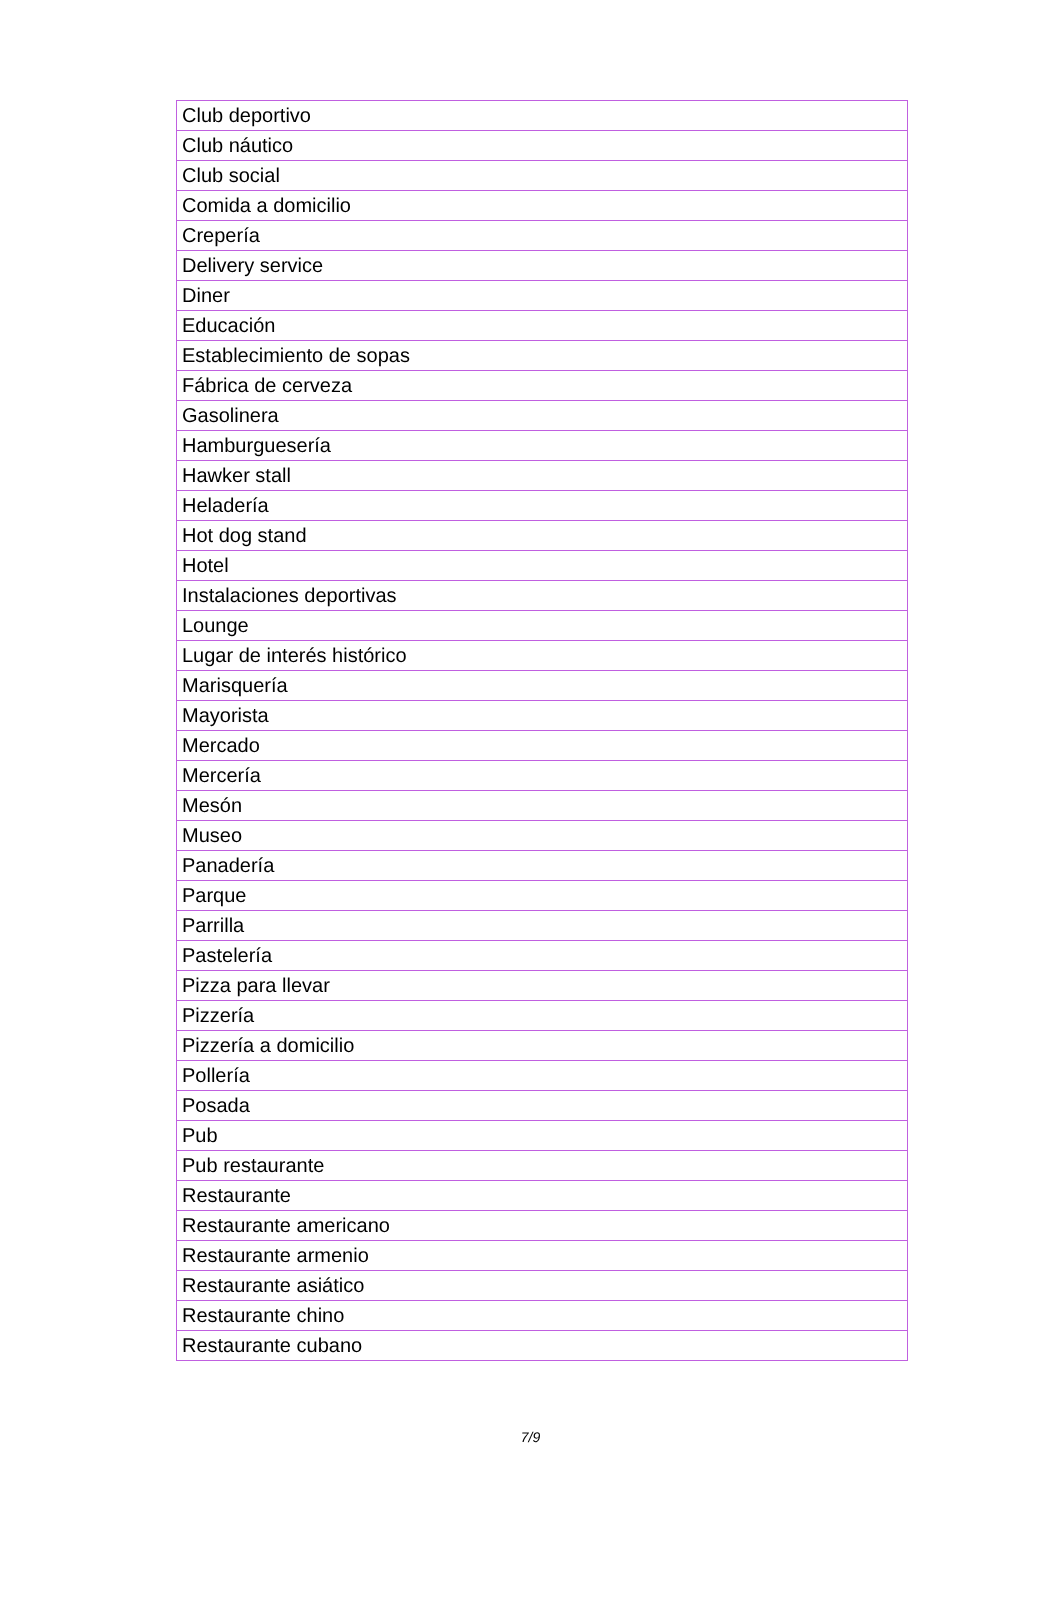| Club deportivo |
| Club náutico |
| Club social |
| Comida a domicilio |
| Crepería |
| Delivery service |
| Diner |
| Educación |
| Establecimiento de sopas |
| Fábrica de cerveza |
| Gasolinera |
| Hamburguesería |
| Hawker stall |
| Heladería |
| Hot dog stand |
| Hotel |
| Instalaciones deportivas |
| Lounge |
| Lugar de interés histórico |
| Marisquería |
| Mayorista |
| Mercado |
| Mercería |
| Mesón |
| Museo |
| Panadería |
| Parque |
| Parrilla |
| Pastelería |
| Pizza para llevar |
| Pizzería |
| Pizzería a domicilio |
| Pollería |
| Posada |
| Pub |
| Pub restaurante |
| Restaurante |
| Restaurante americano |
| Restaurante armenio |
| Restaurante asiático |
| Restaurante chino |
| Restaurante cubano |
7/9